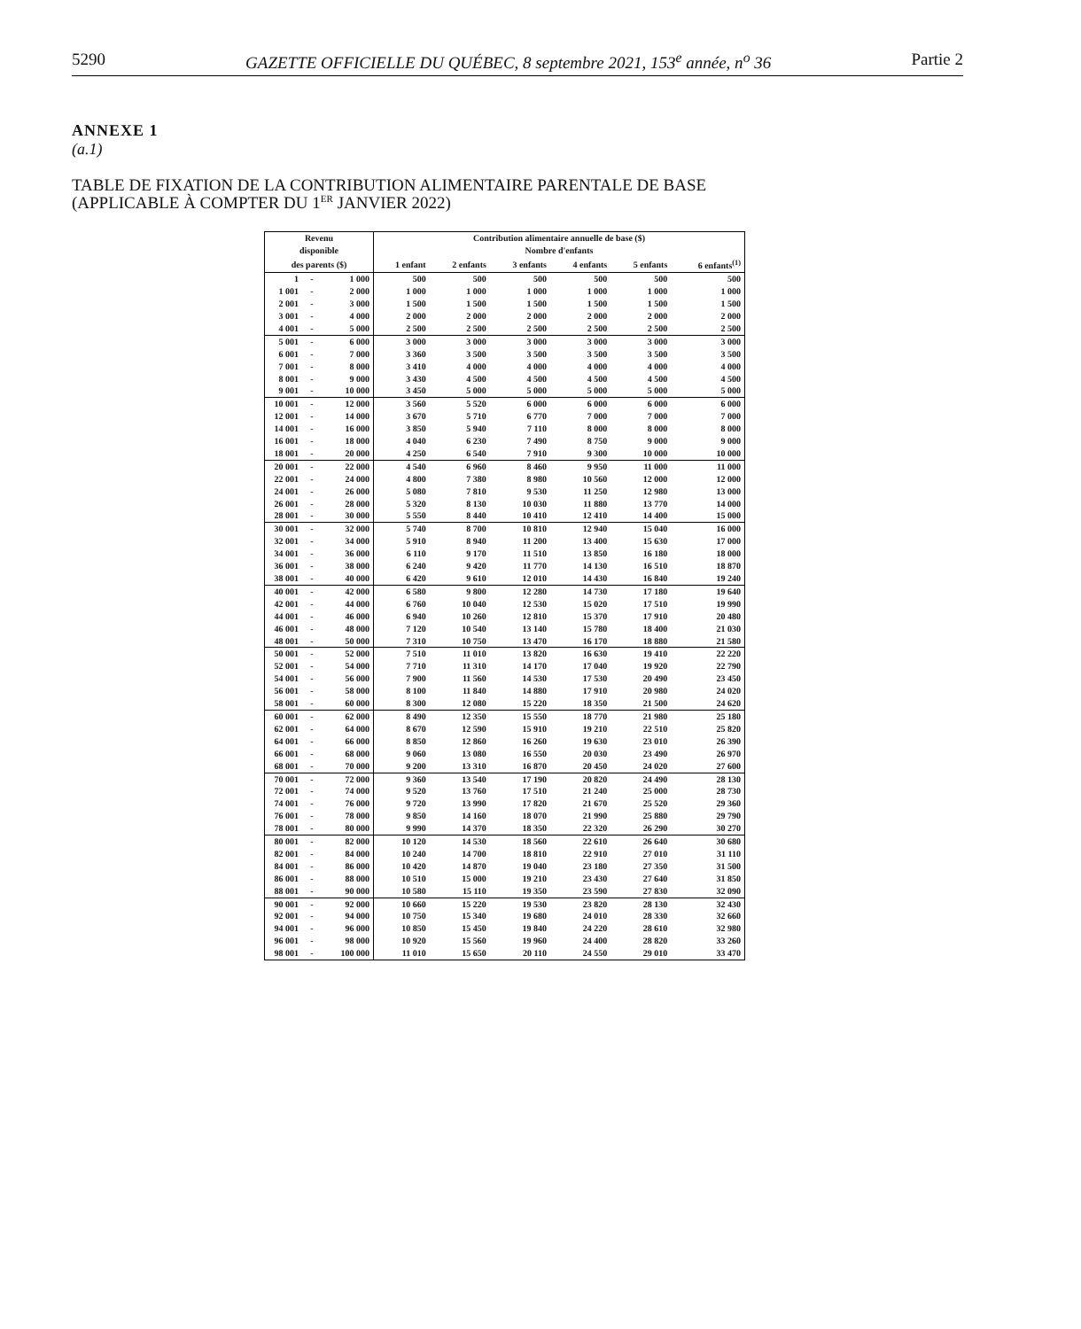5290 GAZETTE OFFICIELLE DU QUÉBEC, 8 septembre 2021, 153<sup>e</sup> année, n<sup>o</sup> 36 Partie 2
ANNEXE 1
(a.1)
TABLE DE FIXATION DE LA CONTRIBUTION ALIMENTAIRE PARENTALE DE BASE
(APPLICABLE À COMPTER DU 1<sup>ER</sup> JANVIER 2022)
| Revenu | | | Contribution alimentaire annuelle de base ($) | | | | | |
| --- | --- | --- | --- | --- | --- | --- | --- | --- |
| disponible | | | Nombre d'enfants | | | | | |
| des parents ($) | | | 1 enfant | 2 enfants | 3 enfants | 4 enfants | 5 enfants | 6 enfants<sup>(1)</sup> |
| 1 | - | 1 000 | 500 | 500 | 500 | 500 | 500 | 500 |
| 1 001 | - | 2 000 | 1 000 | 1 000 | 1 000 | 1 000 | 1 000 | 1 000 |
| 2 001 | - | 3 000 | 1 500 | 1 500 | 1 500 | 1 500 | 1 500 | 1 500 |
| 3 001 | - | 4 000 | 2 000 | 2 000 | 2 000 | 2 000 | 2 000 | 2 000 |
| 4 001 | - | 5 000 | 2 500 | 2 500 | 2 500 | 2 500 | 2 500 | 2 500 |
| 5 001 | - | 6 000 | 3 000 | 3 000 | 3 000 | 3 000 | 3 000 | 3 000 |
| 6 001 | - | 7 000 | 3 360 | 3 500 | 3 500 | 3 500 | 3 500 | 3 500 |
| 7 001 | - | 8 000 | 3 410 | 4 000 | 4 000 | 4 000 | 4 000 | 4 000 |
| 8 001 | - | 9 000 | 3 430 | 4 500 | 4 500 | 4 500 | 4 500 | 4 500 |
| 9 001 | - | 10 000 | 3 450 | 5 000 | 5 000 | 5 000 | 5 000 | 5 000 |
| 10 001 | - | 12 000 | 3 560 | 5 520 | 6 000 | 6 000 | 6 000 | 6 000 |
| 12 001 | - | 14 000 | 3 670 | 5 710 | 6 770 | 7 000 | 7 000 | 7 000 |
| 14 001 | - | 16 000 | 3 850 | 5 940 | 7 110 | 8 000 | 8 000 | 8 000 |
| 16 001 | - | 18 000 | 4 040 | 6 230 | 7 490 | 8 750 | 9 000 | 9 000 |
| 18 001 | - | 20 000 | 4 250 | 6 540 | 7 910 | 9 300 | 10 000 | 10 000 |
| 20 001 | - | 22 000 | 4 540 | 6 960 | 8 460 | 9 950 | 11 000 | 11 000 |
| 22 001 | - | 24 000 | 4 800 | 7 380 | 8 980 | 10 560 | 12 000 | 12 000 |
| 24 001 | - | 26 000 | 5 080 | 7 810 | 9 530 | 11 250 | 12 980 | 13 000 |
| 26 001 | - | 28 000 | 5 320 | 8 130 | 10 030 | 11 880 | 13 770 | 14 000 |
| 28 001 | - | 30 000 | 5 550 | 8 440 | 10 410 | 12 410 | 14 400 | 15 000 |
| 30 001 | - | 32 000 | 5 740 | 8 700 | 10 810 | 12 940 | 15 040 | 16 000 |
| 32 001 | - | 34 000 | 5 910 | 8 940 | 11 200 | 13 400 | 15 630 | 17 000 |
| 34 001 | - | 36 000 | 6 110 | 9 170 | 11 510 | 13 850 | 16 180 | 18 000 |
| 36 001 | - | 38 000 | 6 240 | 9 420 | 11 770 | 14 130 | 16 510 | 18 870 |
| 38 001 | - | 40 000 | 6 420 | 9 610 | 12 010 | 14 430 | 16 840 | 19 240 |
| 40 001 | - | 42 000 | 6 580 | 9 800 | 12 280 | 14 730 | 17 180 | 19 640 |
| 42 001 | - | 44 000 | 6 760 | 10 040 | 12 530 | 15 020 | 17 510 | 19 990 |
| 44 001 | - | 46 000 | 6 940 | 10 260 | 12 810 | 15 370 | 17 910 | 20 480 |
| 46 001 | - | 48 000 | 7 120 | 10 540 | 13 140 | 15 780 | 18 400 | 21 030 |
| 48 001 | - | 50 000 | 7 310 | 10 750 | 13 470 | 16 170 | 18 880 | 21 580 |
| 50 001 | - | 52 000 | 7 510 | 11 010 | 13 820 | 16 630 | 19 410 | 22 220 |
| 52 001 | - | 54 000 | 7 710 | 11 310 | 14 170 | 17 040 | 19 920 | 22 790 |
| 54 001 | - | 56 000 | 7 900 | 11 560 | 14 530 | 17 530 | 20 490 | 23 450 |
| 56 001 | - | 58 000 | 8 100 | 11 840 | 14 880 | 17 910 | 20 980 | 24 020 |
| 58 001 | - | 60 000 | 8 300 | 12 080 | 15 220 | 18 350 | 21 500 | 24 620 |
| 60 001 | - | 62 000 | 8 490 | 12 350 | 15 550 | 18 770 | 21 980 | 25 180 |
| 62 001 | - | 64 000 | 8 670 | 12 590 | 15 910 | 19 210 | 22 510 | 25 820 |
| 64 001 | - | 66 000 | 8 850 | 12 860 | 16 260 | 19 630 | 23 010 | 26 390 |
| 66 001 | - | 68 000 | 9 060 | 13 080 | 16 550 | 20 030 | 23 490 | 26 970 |
| 68 001 | - | 70 000 | 9 200 | 13 310 | 16 870 | 20 450 | 24 020 | 27 600 |
| 70 001 | - | 72 000 | 9 360 | 13 540 | 17 190 | 20 820 | 24 490 | 28 130 |
| 72 001 | - | 74 000 | 9 520 | 13 760 | 17 510 | 21 240 | 25 000 | 28 730 |
| 74 001 | - | 76 000 | 9 720 | 13 990 | 17 820 | 21 670 | 25 520 | 29 360 |
| 76 001 | - | 78 000 | 9 850 | 14 160 | 18 070 | 21 990 | 25 880 | 29 790 |
| 78 001 | - | 80 000 | 9 990 | 14 370 | 18 350 | 22 320 | 26 290 | 30 270 |
| 80 001 | - | 82 000 | 10 120 | 14 530 | 18 560 | 22 610 | 26 640 | 30 680 |
| 82 001 | - | 84 000 | 10 240 | 14 700 | 18 810 | 22 910 | 27 010 | 31 110 |
| 84 001 | - | 86 000 | 10 420 | 14 870 | 19 040 | 23 180 | 27 350 | 31 500 |
| 86 001 | - | 88 000 | 10 510 | 15 000 | 19 210 | 23 430 | 27 640 | 31 850 |
| 88 001 | - | 90 000 | 10 580 | 15 110 | 19 350 | 23 590 | 27 830 | 32 090 |
| 90 001 | - | 92 000 | 10 660 | 15 220 | 19 530 | 23 820 | 28 130 | 32 430 |
| 92 001 | - | 94 000 | 10 750 | 15 340 | 19 680 | 24 010 | 28 330 | 32 660 |
| 94 001 | - | 96 000 | 10 850 | 15 450 | 19 840 | 24 220 | 28 610 | 32 980 |
| 96 001 | - | 98 000 | 10 920 | 15 560 | 19 960 | 24 400 | 28 820 | 33 260 |
| 98 001 | - | 100 000 | 11 010 | 15 650 | 20 110 | 24 550 | 29 010 | 33 470 |